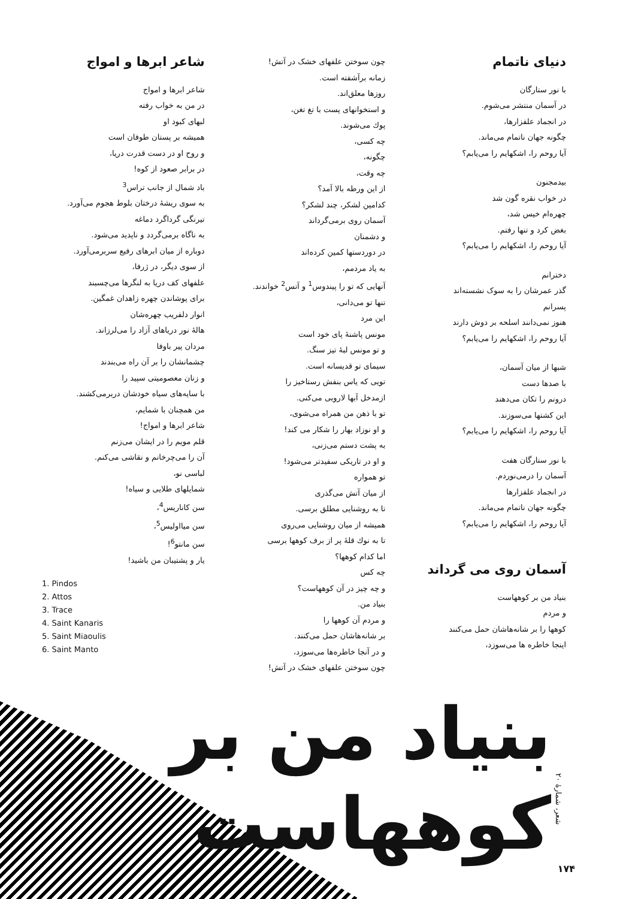دنیای ناتمام
با نور ستارگان
در آسمان منتشر می‌شوم.
در انجماد علفزارها،
چگونه جهان ناتمام می‌ماند.
آیا روحم را، اشکهایم را می‌یابم؟
بیدمجنون
در خواب نقره گون شد
چهره‌ام خیس شد،
بغض کرد و تنها رفتم.
آیا روحم را، اشکهایم را می‌یابم؟
دخترانم
گذر عمرشان را به سوک نشسته‌اند
پسرانم
هنوز نمی‌دانند اسلحه بر دوش دارند
آیا روحم را، اشکهایم را می‌یابم؟
شبها از میان آسمان،
با صدها دست
درونم را تکان می‌دهند
این کشتها می‌سوزند.
آیا روحم را، اشکهایم را می‌یابم؟
با نور ستارگان هفت
آسمان را درمی‌نوردم.
در انجماد علفزارها
چگونه جهان ناتمام می‌ماند.
آیا روحم را، اشکهایم را می‌یابم؟
آسمان روی می گرداند
بنیاد من بر کوههاست
و مردم
کوهها را بر شانه‌هاشان حمل می‌کنند
اینجا خاطره ها می‌سوزد،
چون سوختن علفهای خشک در آتش!
زمانه برآشفته است.
روزها معلق‌اند.
و استخوانهای پست با تغ تغن،
پوك می‌شوند.
چه کسی،
چگونه،
چه وقت،
از این ورطه بالا آمد؟
کدامین لشکر، چند لشکر؟
آسمان روی برمی‌گرداند
و دشمنان
در دوردستها کمین کرده‌اند
به یاد مردمم،
آنهایی که تو را پیندوس<sup>1</sup> و آتس<sup>2</sup> خواندند.
تنها تو می‌دانی،
این مرد
مونس پاشنهٔ پای خود است
و تو مونس لبهٔ تیز سنگ.
سیمای تو قدیسانه است.
تویی که یاس بنفش رستاخیز را
ازمدخل آبها لاروبی می‌کنی.
تو با ذهن من همراه می‌شوی،
و او نوزاد بهار را شکار می کند!
به پشت دستم می‌زنی،
و او در تاریکی سفیدتر می‌شود!
تو همواره
از میان آتش می‌گذری
تا به روشنایی مطلق برسی.
همیشه از میان روشنایی می‌روی
تا به نوك قلهٔ پر از برف کوهها برسی
اما کدام کوهها؟
چه کس
و چه چیز در آن کوههاست؟
بنیاد من.
و مردم آن کوهها را
بر شانه‌هاشان حمل می‌کنند.
و در آنجا خاطره‌ها می‌سوزد،
چون سوختن علفهای خشک در آتش!
شاعر ابرها و امواج
شاعر ابرها و امواج
در من به خواب رفته
لبهای کبود او
همیشه بر پستان طوفان است
و روح او در دست قدرت دریا،
در برابر صعود از کوه!
باد شمال از جانب تراس<sup>3</sup>
به سوی ریشهٔ درختان بلوط هجوم می‌آورد.
تیرنگی گرداگرد دماغه
به ناگاه برمی‌گردد و ناپدید می‌شود.
دوباره از میان ابرهای رفیع سربرمی‌آورد.
از سوی دیگر، در ژرفا،
علفهای کف دریا به لنگرها می‌چسبند
برای پوشاندن چهره زاهدان غمگین.
انوار دلفریب چهره‌شان
هالهٔ نور دریاهای آزاد را می‌لرزاند.
مردان پیر باوفا
چشمانشان را بر آن راه می‌بندند
و زنان معصومیتی سپید را
با سایه‌های سیاه خودشان دربرمی‌کشند.
من همچنان با شمایم،
شاعر ابرها و امواج!
قلم مویم را در ایشان می‌زنم
آن را می‌چرخانم و نقاشی می‌کنم.
لباسی نو،
شمایلهای طلایی و سیاه!
سن کاناریس<sup>4</sup>،
سن میااولیس<sup>5</sup>،
سن مانتو<sup>6</sup>!
یار و پشتیبان من باشید!
1. Pindos
2. Attos
3. Trace
4. Saint Kanaris
5. Saint Miaoulis
6. Saint Manto
بنیاد من بر کوههاست
شعر، شمارهٔ ۲۰
۱۷۴